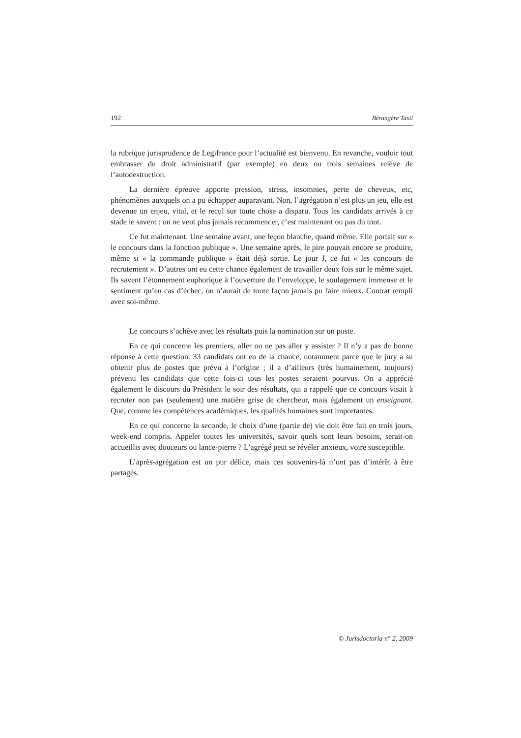192 Bérangère Taxil
la rubrique jurisprudence de Legifrance pour l’actualité est bienvenu. En revanche, vouloir tout embrasser du droit administratif (par exemple) en deux ou trois semaines relève de l’autodestruction.
La dernière épreuve apporte pression, stress, insomnies, perte de cheveux, etc, phénomènes auxquels on a pu échapper auparavant. Non, l’agrégation n’est plus un jeu, elle est devenue un enjeu, vital, et le recul sur toute chose a disparu. Tous les candidats arrivés à ce stade le savent : on ne veut plus jamais recommencer, c’est maintenant ou pas du tout.
Ce fut maintenant. Une semaine avant, une leçon blanche, quand même. Elle portait sur « le concours dans la fonction publique ». Une semaine après, le pire pouvait encore se produire, même si « la commande publique » était déjà sortie. Le jour J, ce fut « les concours de recrutement ». D’autres ont eu cette chance également de travailler deux fois sur le même sujet. Ils savent l’étonnement euphorique à l’ouverture de l’enveloppe, le soulagement immense et le sentiment qu’en cas d’échec, on n’aurait de toute façon jamais pu faire mieux. Contrat rempli avec soi-même.
Le concours s’achève avec les résultats puis la nomination sur un poste.
En ce qui concerne les premiers, aller ou ne pas aller y assister ? Il n’y a pas de bonne réponse à cette question. 33 candidats ont eu de la chance, notamment parce que le jury a su obtenir plus de postes que prévu à l’origine ; il a d’ailleurs (très humainement, toujours) prévenu les candidats que cette fois-ci tous les postes seraient pourvus. On a apprécié également le discours du Président le soir des résultats, qui a rappelé que ce concours visait à recruter non pas (seulement) une matière grise de chercheur, mais également un enseignant. Que, comme les compétences académiques, les qualités humaines sont importantes.
En ce qui concerne la seconde, le choix d’une (partie de) vie doit être fait en trois jours, week-end compris. Appeler toutes les universités, savoir quels sont leurs besoins, serait-on accueillis avec douceurs ou lance-pierre ? L’agrégé peut se révéler anxieux, voire susceptible.
L’après-agrégation est un pur délice, mais ces souvenirs-là n’ont pas d’intérêt à être partagés.
© Jurisdoctoria n° 2, 2009